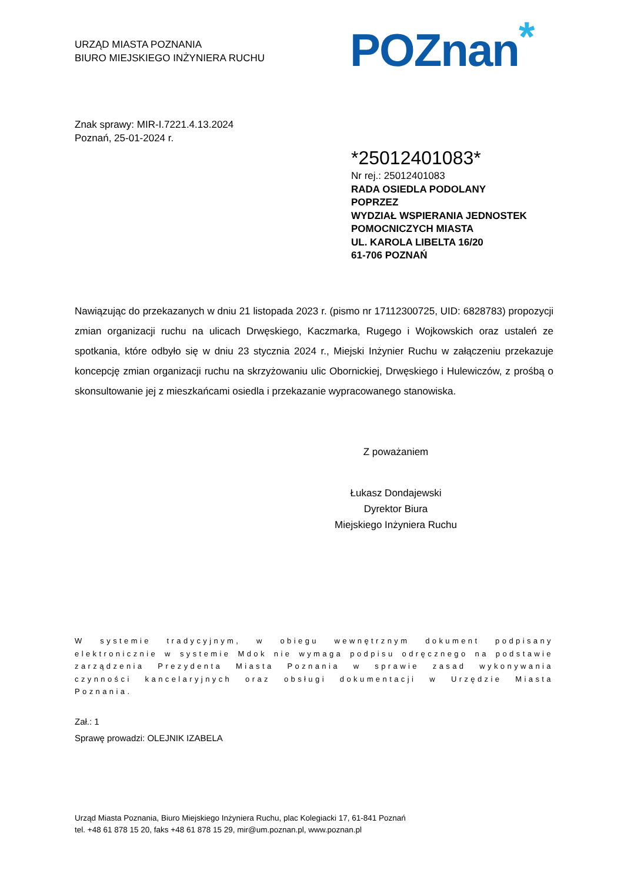URZĄD MIASTA POZNANIA
BIURO MIEJSKIEGO INŻYNIERA RUCHU
POZnan*
Znak sprawy: MIR-I.7221.4.13.2024
Poznań, 25-01-2024 r.
*25012401083*
Nr rej.: 25012401083
RADA OSIEDLA PODOLANY
POPRZEZ
WYDZIAŁ WSPIERANIA JEDNOSTEK
POMOCNICZYCH MIASTA
UL. KAROLA LIBELTA 16/20
61-706 POZNAŃ
Nawiązując do przekazanych w dniu 21 listopada 2023 r. (pismo nr 17112300725, UID: 6828783) propozycji zmian organizacji ruchu na ulicach Drwęskiego, Kaczmarka, Rugego i Wojkowskich oraz ustaleń ze spotkania, które odbyło się w dniu 23 stycznia 2024 r., Miejski Inżynier Ruchu w załączeniu przekazuje koncepcję zmian organizacji ruchu na skrzyżowaniu ulic Obornickiej, Drwęskiego i Hulewiczów, z prośbą o skonsultowanie jej z mieszkańcami osiedla i przekazanie wypracowanego stanowiska.
Z poważaniem
Łukasz Dondajewski
Dyrektor Biura
Miejskiego Inżyniera Ruchu
W systemie tradycyjnym, w obiegu wewnętrznym dokument podpisany elektronicznie w systemie Mdok nie wymaga podpisu odręcznego na podstawie zarządzenia Prezydenta Miasta Poznania w sprawie zasad wykonywania czynności kancelaryjnych oraz obsługi dokumentacji w Urzędzie Miasta Poznania.
Zał.: 1
Sprawę prowadzi: OLEJNIK IZABELA
Urząd Miasta Poznania, Biuro Miejskiego Inżyniera Ruchu, plac Kolegiacki 17, 61-841 Poznań
tel. +48 61 878 15 20, faks +48 61 878 15 29, mir@um.poznan.pl, www.poznan.pl